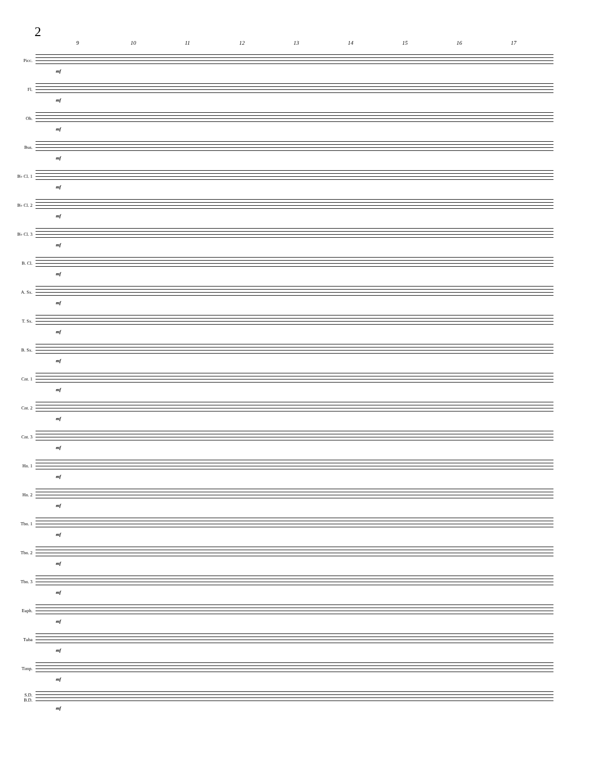2
9 10 11 12 13 14 15 16 17
Picc.
mf
Fl.
mf
Ob.
mf
Bsn.
mf
B♭ Cl. 1
mf
B♭ Cl. 2
mf
B♭ Cl. 3
mf
B. Cl.
mf
A. Sx.
mf
T. Sx.
mf
B. Sx.
mf
Cnt. 1
mf
Cnt. 2
mf
Cnt. 3
mf
Hn. 1
mf
Hn. 2
mf
Tbn. 1
mf
Tbn. 2
mf
Tbn. 3
mf
Euph.
mf
Tuba
mf
Timp.
mf
S.D.
B.D.
mf